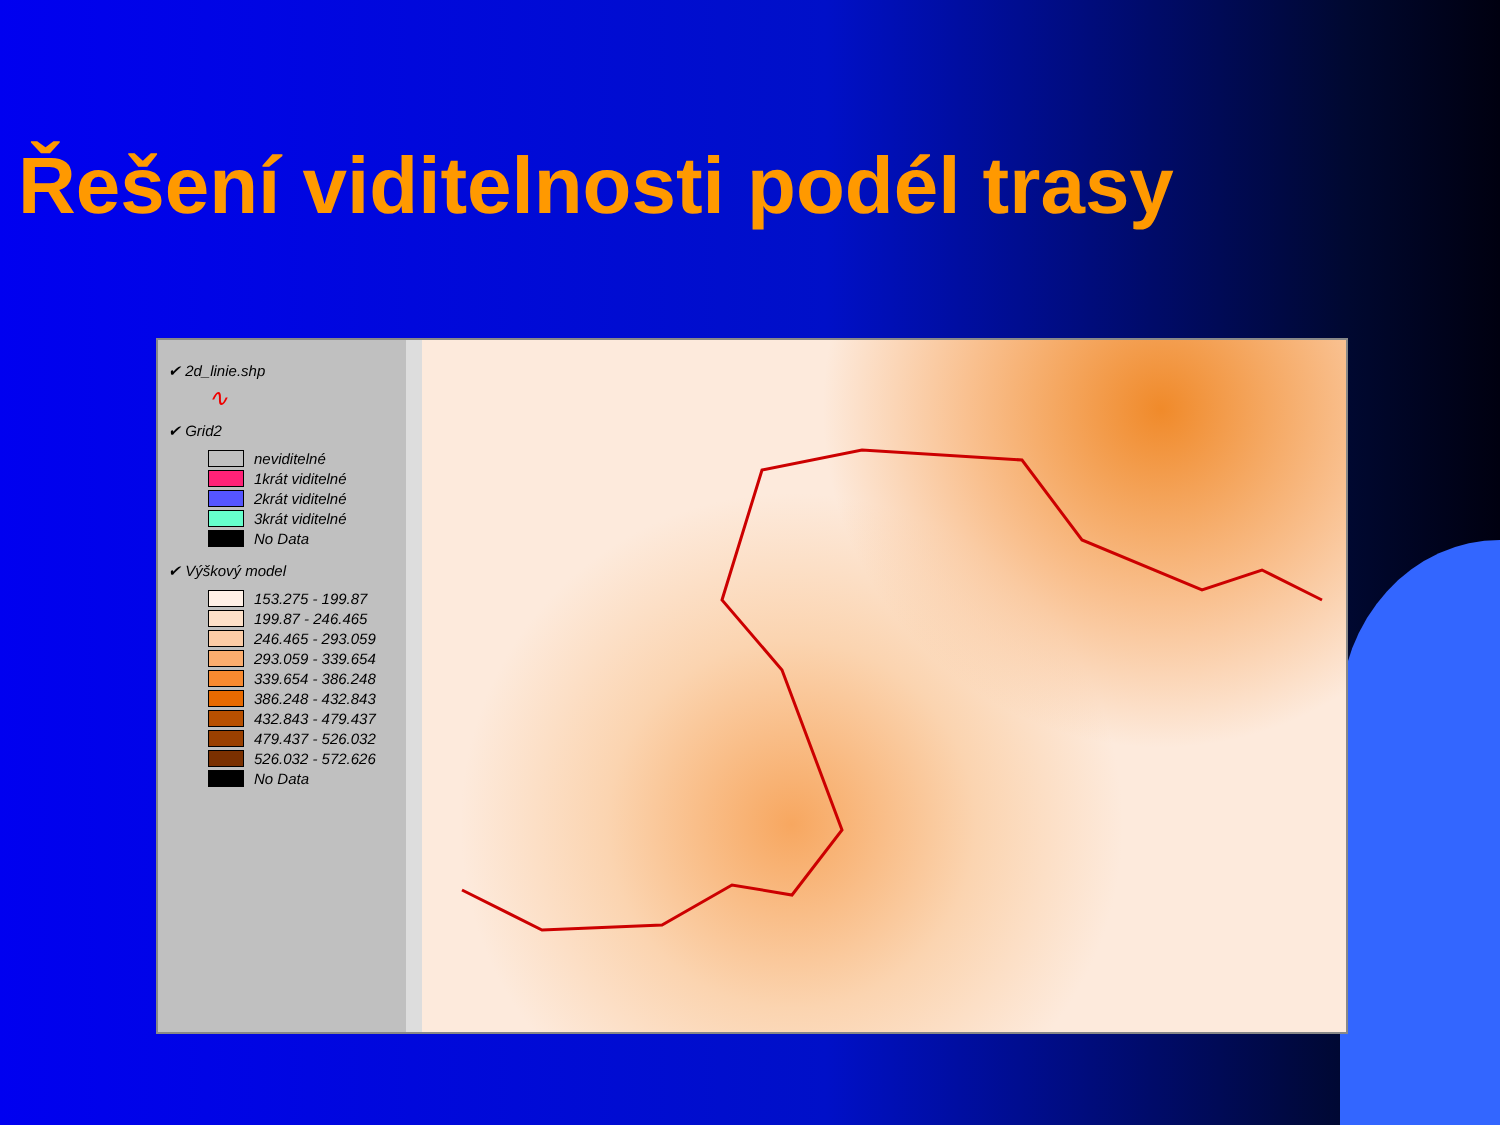Řešení viditelnosti podél trasy
✔ 2d_linie.shp
∿
✔ Grid2
neviditelné
1krát viditelné
2krát viditelné
3krát viditelné
No Data
✔ Výškový model
153.275 - 199.87
199.87 - 246.465
246.465 - 293.059
293.059 - 339.654
339.654 - 386.248
386.248 - 432.843
432.843 - 479.437
479.437 - 526.032
526.032 - 572.626
No Data